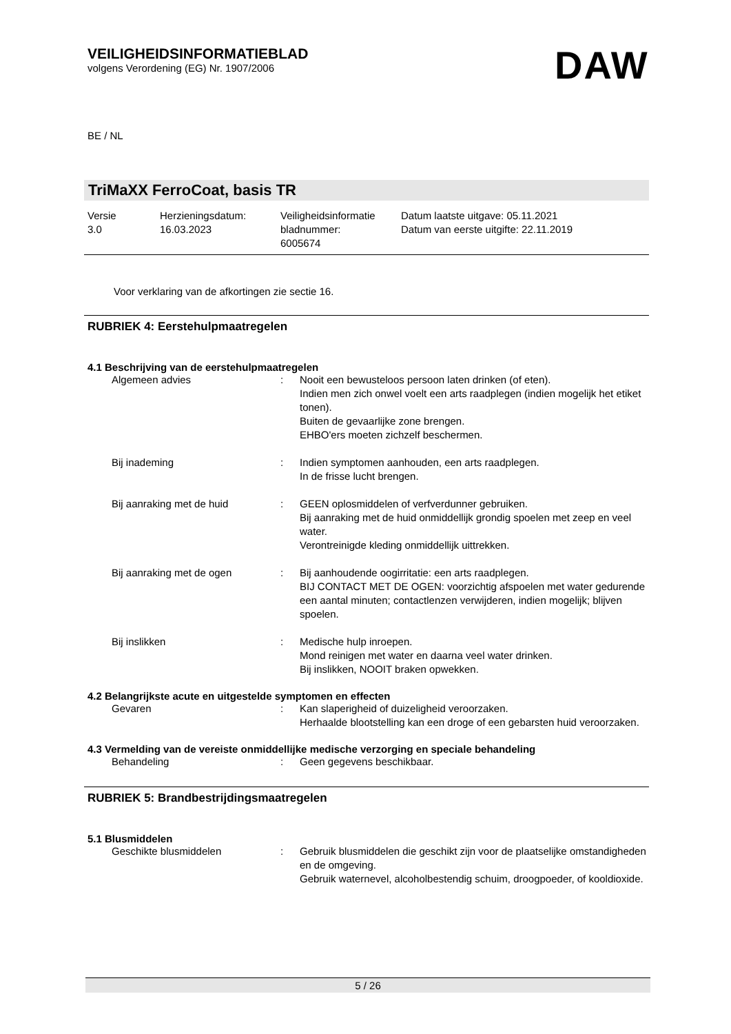VEILIGHEIDSINFORMATIEBLAD
volgens Verordening (EG) Nr. 1907/2006
DAW
BE / NL
TriMaXX FerroCoat, basis TR
| Versie 3.0 | Herzieningsdatum: 16.03.2023 | Veiligheidsinformatie bladnummer: 6005674 | Datum laatste uitgave: 05.11.2021 Datum van eerste uitgifte: 22.11.2019 |
Voor verklaring van de afkortingen zie sectie 16.
RUBRIEK 4: Eerstehulpmaatregelen
4.1 Beschrijving van de eerstehulpmaatregelen
| Algemeen advies | : | Nooit een bewusteloos persoon laten drinken (of eten). Indien men zich onwel voelt een arts raadplegen (indien mogelijk het etiket tonen). Buiten de gevaarlijke zone brengen. EHBO'ers moeten zichzelf beschermen. |
| Bij inademing | : | Indien symptomen aanhouden, een arts raadplegen. In de frisse lucht brengen. |
| Bij aanraking met de huid | : | GEEN oplosmiddelen of verfverdunner gebruiken. Bij aanraking met de huid onmiddellijk grondig spoelen met zeep en veel water. Verontreinigde kleding onmiddellijk uittrekken. |
| Bij aanraking met de ogen | : | Bij aanhoudende oogirritatie: een arts raadplegen. BIJ CONTACT MET DE OGEN: voorzichtig afspoelen met water gedurende een aantal minuten; contactlenzen verwijderen, indien mogelijk; blijven spoelen. |
| Bij inslikken | : | Medische hulp inroepen. Mond reinigen met water en daarna veel water drinken. Bij inslikken, NOOIT braken opwekken. |
4.2 Belangrijkste acute en uitgestelde symptomen en effecten
| Gevaren | : | Kan slaperigheid of duizeligheid veroorzaken. Herhaalde blootstelling kan een droge of een gebarsten huid veroorzaken. |
4.3 Vermelding van de vereiste onmiddellijke medische verzorging en speciale behandeling
| Behandeling | : | Geen gegevens beschikbaar. |
RUBRIEK 5: Brandbestrijdingsmaatregelen
5.1 Blusmiddelen
| Geschikte blusmiddelen | : | Gebruik blusmiddelen die geschikt zijn voor de plaatselijke omstandigheden en de omgeving. Gebruik waternevel, alcoholbestendig schuim, droogpoeder, of kooldioxide. |
5 / 26